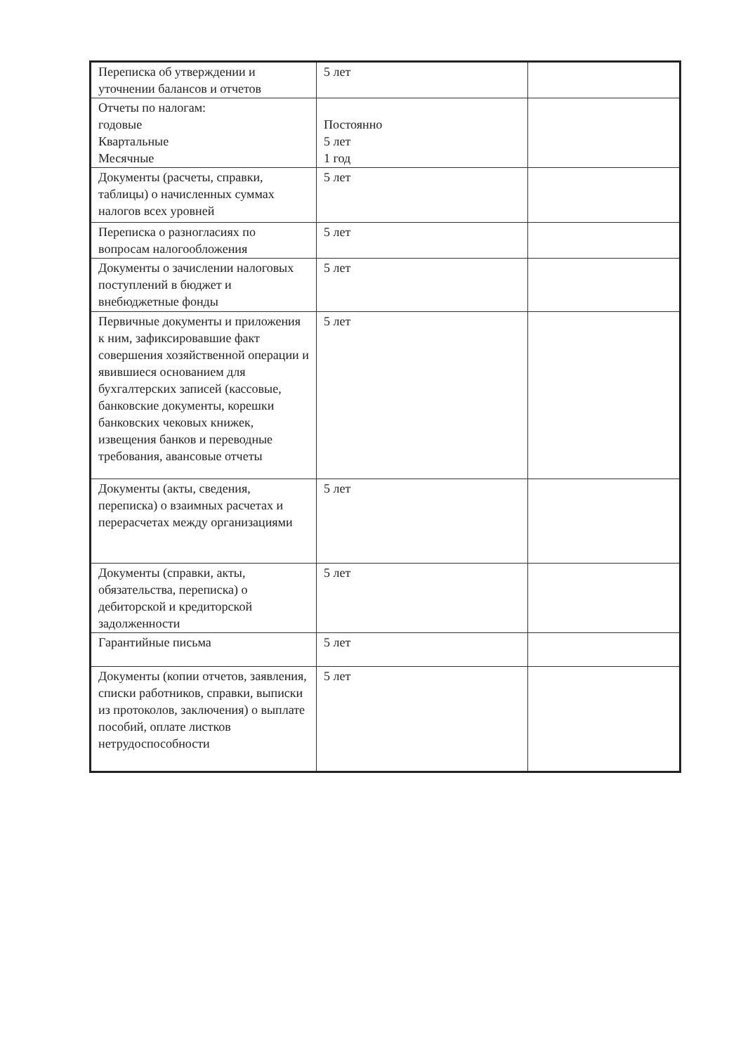| Переписка об утверждении и уточнении балансов и отчетов | 5 лет | |
| Отчеты по налогам: годовые Квартальные Месячные | Постоянно 5 лет 1 год | |
| Документы (расчеты, справки, таблицы) о начисленных суммах налогов всех уровней | 5 лет | |
| Переписка о разногласиях по вопросам налогообложения | 5 лет | |
| Документы о зачислении налоговых поступлений в бюджет и внебюджетные фонды | 5 лет | |
| Первичные документы и приложения к ним, зафиксировавшие факт совершения хозяйственной операции и явившиеся основанием для бухгалтерских записей (кассовые, банковские документы, корешки банковских чековых книжек, извещения банков и переводные требования, авансовые отчеты | 5 лет | |
| Документы (акты, сведения, переписка) о взаимных расчетах и перерасчетах между организациями | 5 лет | |
| Документы (справки, акты, обязательства, переписка) о дебиторской и кредиторской задолженности | 5 лет | |
| Гарантийные письма | 5 лет | |
| Документы (копии отчетов, заявления, списки работников, справки, выписки из протоколов, заключения) о выплате пособий, оплате листков нетрудоспособности | 5 лет | |